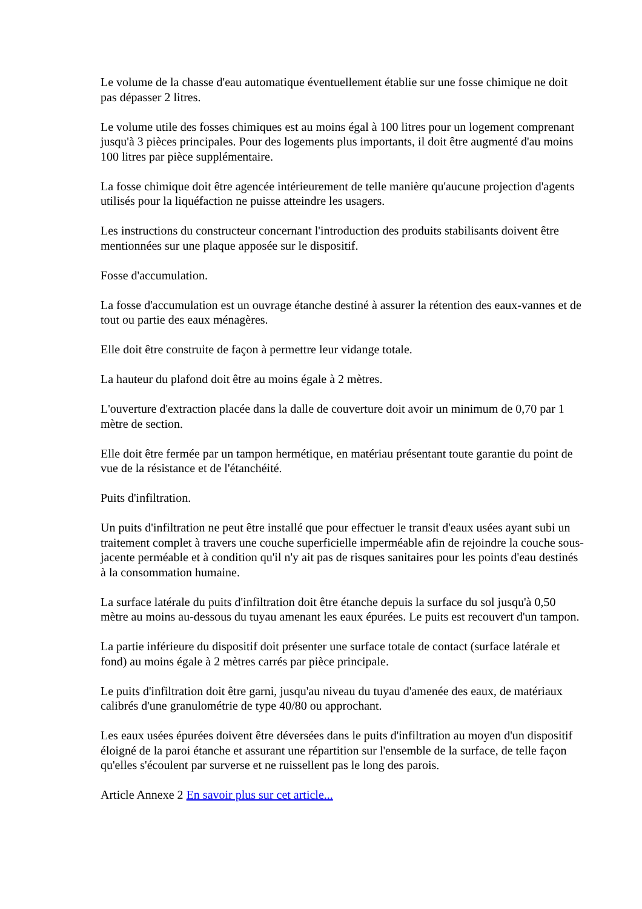Le volume de la chasse d'eau automatique éventuellement établie sur une fosse chimique ne doit pas dépasser 2 litres.
Le volume utile des fosses chimiques est au moins égal à 100 litres pour un logement comprenant jusqu'à 3 pièces principales. Pour des logements plus importants, il doit être augmenté d'au moins 100 litres par pièce supplémentaire.
La fosse chimique doit être agencée intérieurement de telle manière qu'aucune projection d'agents utilisés pour la liquéfaction ne puisse atteindre les usagers.
Les instructions du constructeur concernant l'introduction des produits stabilisants doivent être mentionnées sur une plaque apposée sur le dispositif.
Fosse d'accumulation.
La fosse d'accumulation est un ouvrage étanche destiné à assurer la rétention des eaux-vannes et de tout ou partie des eaux ménagères.
Elle doit être construite de façon à permettre leur vidange totale.
La hauteur du plafond doit être au moins égale à 2 mètres.
L'ouverture d'extraction placée dans la dalle de couverture doit avoir un minimum de 0,70 par 1 mètre de section.
Elle doit être fermée par un tampon hermétique, en matériau présentant toute garantie du point de vue de la résistance et de l'étanchéité.
Puits d'infiltration.
Un puits d'infiltration ne peut être installé que pour effectuer le transit d'eaux usées ayant subi un traitement complet à travers une couche superficielle imperméable afin de rejoindre la couche sous-jacente perméable et à condition qu'il n'y ait pas de risques sanitaires pour les points d'eau destinés à la consommation humaine.
La surface latérale du puits d'infiltration doit être étanche depuis la surface du sol jusqu'à 0,50 mètre au moins au-dessous du tuyau amenant les eaux épurées. Le puits est recouvert d'un tampon.
La partie inférieure du dispositif doit présenter une surface totale de contact (surface latérale et fond) au moins égale à 2 mètres carrés par pièce principale.
Le puits d'infiltration doit être garni, jusqu'au niveau du tuyau d'amenée des eaux, de matériaux calibrés d'une granulométrie de type 40/80 ou approchant.
Les eaux usées épurées doivent être déversées dans le puits d'infiltration au moyen d'un dispositif éloigné de la paroi étanche et assurant une répartition sur l'ensemble de la surface, de telle façon qu'elles s'écoulent par surverse et ne ruissellent pas le long des parois.
Article Annexe 2 En savoir plus sur cet article...